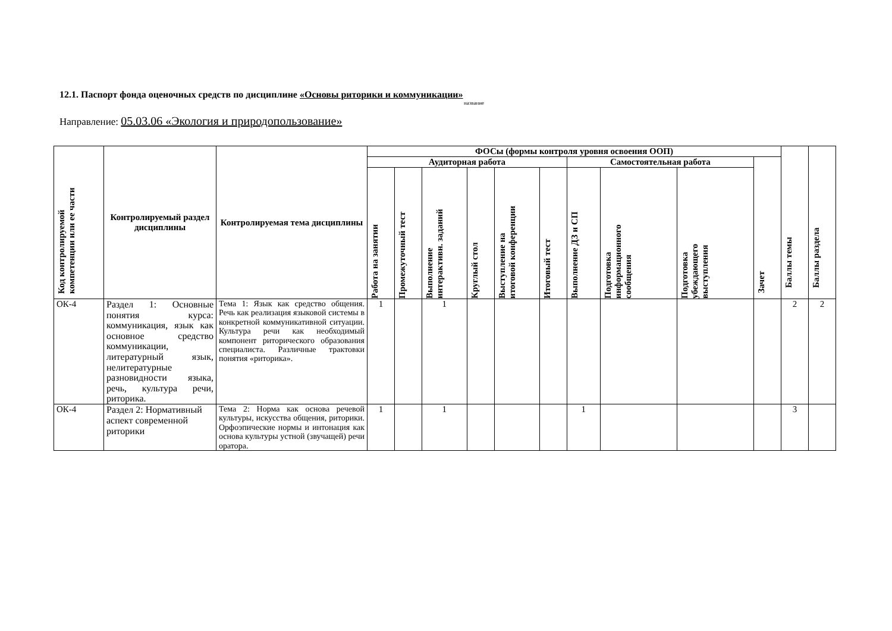12.1. Паспорт фонда оценочных средств по дисциплине «Основы риторики и коммуникации»
название
Направление: 05.03.06 «Экология и природопользование»
| Код контролируемой компетенции или ее части | Контролируемый раздел дисциплины | Контролируемая тема дисциплины | ФОСы (формы контроля уровня освоения ООП) | | | | | | | | | | Баллы темы | Баллы раздела |
| --- | --- | --- | --- | --- | --- | --- | --- | --- | --- | --- | --- | --- | --- | --- |
| | | | Аудиторная работа | | | | | | Самостоятельная работа | | | Зачет | | |
| | | | Работа на занятии | Промежуточный тест | Выполнение интерактивн. заданий | Круглый стол | Выступление на итоговой конференции | Итоговый тест | Выполнение ДЗ и СП | Подготовка информационного сообщения | Подготовка убеждающего выступления | | | |
| ОК-4 | Раздел 1: Основные понятия курса: коммуникация, язык как основное средство коммуникации, литературный язык, нелитературные разновидности языка, речь, культура речи, риторика. | Тема 1: Язык как средство общения. Речь как реализация языковой системы в конкретной коммуникативной ситуации. Культура речи как необходимый компонент риторического образования специалиста. Различные трактовки понятия «риторика». | 1 | | 1 | | | | | | | | 2 | 2 |
| ОК-4 | Раздел 2: Нормативный аспект современной риторики | Тема 2: Норма как основа речевой культуры, искусства общения, риторики. Орфоэпические нормы и интонация как основа культуры устной (звучащей) речи оратора. | 1 | | 1 | | | | 1 | | | | 3 | |